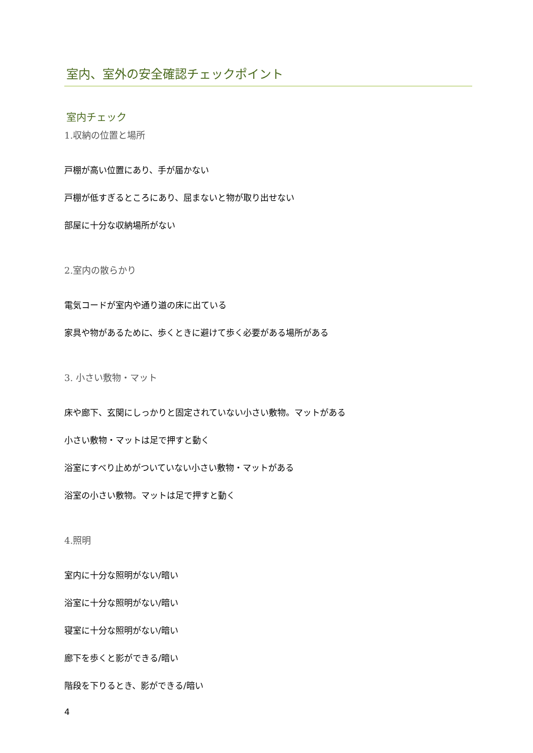室内、室外の安全確認チェックポイント
室内チェック
1.収納の位置と場所
戸棚が高い位置にあり、手が届かない
戸棚が低すぎるところにあり、屈まないと物が取り出せない
部屋に十分な収納場所がない
2.室内の散らかり
電気コードが室内や通り道の床に出ている
家具や物があるために、歩くときに避けて歩く必要がある場所がある
3. 小さい敷物・マット
床や廊下、玄関にしっかりと固定されていない小さい敷物。マットがある
小さい敷物・マットは足で押すと動く
浴室にすべり止めがついていない小さい敷物・マットがある
浴室の小さい敷物。マットは足で押すと動く
4.照明
室内に十分な照明がない/暗い
浴室に十分な照明がない/暗い
寝室に十分な照明がない/暗い
廊下を歩くと影ができる/暗い
階段を下りるとき、影ができる/暗い
4